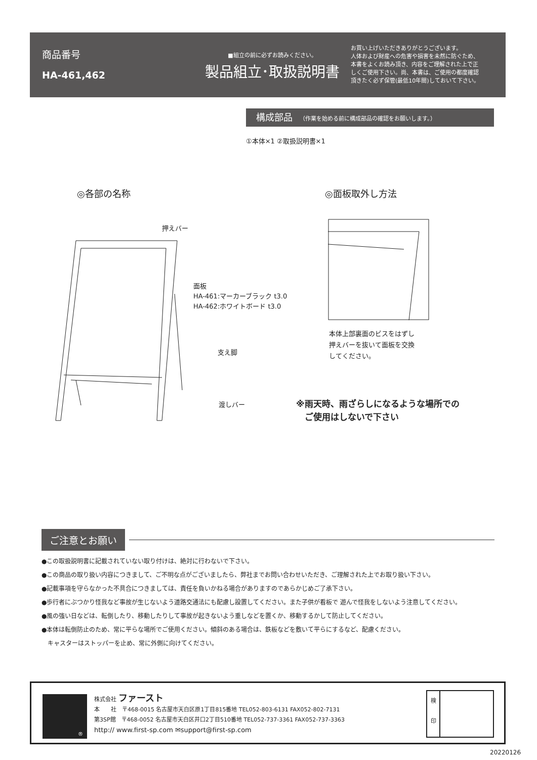商品番号
HA-461,462
■組立の前に必ずお読みください。
製品組立･取扱説明書
お買い上げいただきありがとうございます。
人体および財産への危害や損害を未然に防ぐため、
本書をよくお読み頂き、内容をご理解された上で正
しくご使用下さい。尚、本書は、ご使用の都度確認
頂きたく必ず保管(最低10年間)しておいて下さい。
構成部品 （作業を始める前に構成部品の確認をお願いします。）
①本体×1 ②取扱説明書×1
◎各部の名称 ◎面板取外し方法
押えバー
面板
HA-461:マーカーブラック t3.0
HA-462:ホワイトボード t3.0
支え脚
渡しバー
本体上部裏面のビスをはずし
押えバーを抜いて面板を交換
してください。
※雨天時、雨ざらしになるような場所での
　ご使用はしないで下さい
ご注意とお願い
●この取扱説明書に記載されていない取り付けは、絶対に行わないで下さい。
●この商品の取り扱い内容につきまして、ご不明な点がございましたら、弊社までお問い合わせいただき、ご理解された上でお取り扱い下さい。
●記載事項を守らなかった不具合につきましては、責任を負いかねる場合がありますのであらかじめご了承下さい。
●歩行者にぶつかり怪我など事故が生じないよう道路交通法にも配慮し設置してください。また子供が看板で 遊んで怪我をしないよう注意してください。
●風の強い日などは、転倒したり、移動したりして事故が起きないよう重しなどを置くか、移動するかして防止してください。
●本体は転倒防止のため、常に平らな場所でご使用ください。傾斜のある場合は、鉄板などを敷いて平らにするなど、配慮ください。
　キャスターはストッパーを止め、常に外側に向けてください。
®
株式会社 ファースト
本　　社　〒468-0015 名古屋市天白区原1丁目815番地 TEL052-803-6131 FAX052-802-7131
第3SP館　〒468-0052 名古屋市天白区井口2丁目510番地 TEL052-737-3361 FAX052-737-3363
http:// www.first-sp.com ✉support@first-sp.com
検
印
20220126